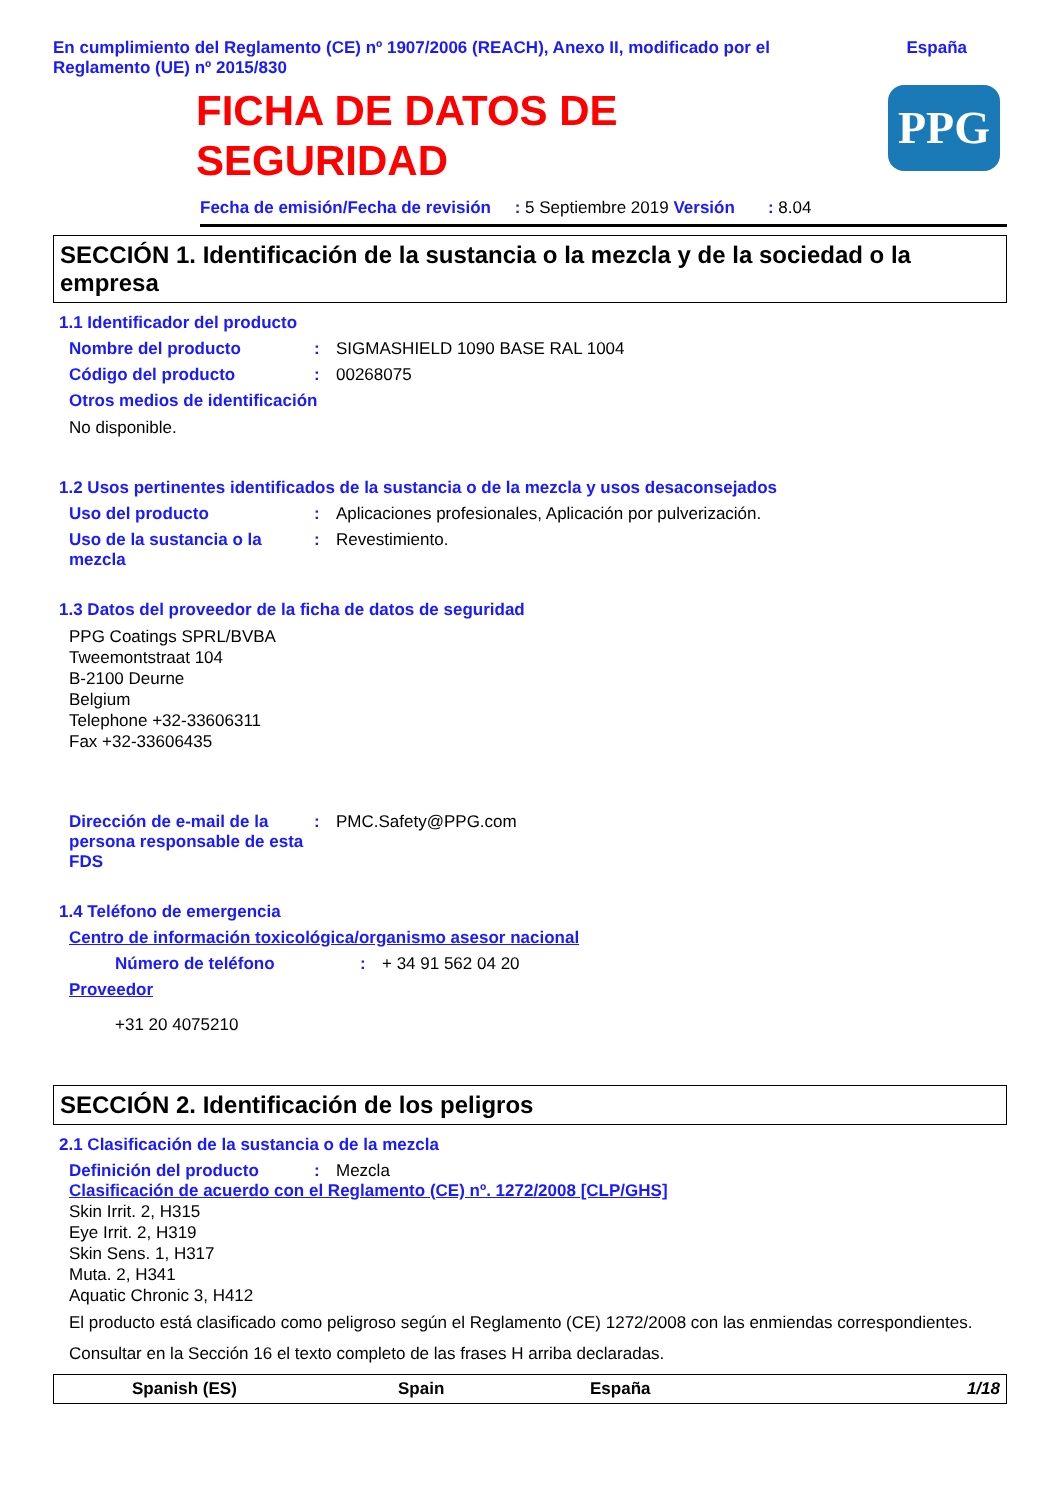En cumplimiento del Reglamento (CE) nº 1907/2006 (REACH), Anexo II, modificado por el Reglamento (UE) nº 2015/830
España
FICHA DE DATOS DE SEGURIDAD
PPG
Fecha de emisión/Fecha de revisión : 5 Septiembre 2019 Versión : 8.04
SECCIÓN 1. Identificación de la sustancia o la mezcla y de la sociedad o la empresa
1.1 Identificador del producto
Nombre del producto : SIGMASHIELD 1090 BASE RAL 1004
Código del producto : 00268075
Otros medios de identificación
No disponible.
1.2 Usos pertinentes identificados de la sustancia o de la mezcla y usos desaconsejados
Uso del producto : Aplicaciones profesionales, Aplicación por pulverización.
Uso de la sustancia o la mezcla
: Revestimiento.
1.3 Datos del proveedor de la ficha de datos de seguridad
PPG Coatings SPRL/BVBA
Tweemontstraat 104
B-2100 Deurne
Belgium
Telephone +32-33606311
Fax +32-33606435
Dirección de e-mail de la persona responsable de esta FDS
: PMC.Safety@PPG.com
1.4 Teléfono de emergencia
Centro de información toxicológica/organismo asesor nacional
Número de teléfono : + 34 91 562 04 20
Proveedor
+31 20 4075210
SECCIÓN 2. Identificación de los peligros
2.1 Clasificación de la sustancia o de la mezcla
Definición del producto : Mezcla
Clasificación de acuerdo con el Reglamento (CE) nº. 1272/2008 [CLP/GHS]
Skin Irrit. 2, H315
Eye Irrit. 2, H319
Skin Sens. 1, H317
Muta. 2, H341
Aquatic Chronic 3, H412
El producto está clasificado como peligroso según el Reglamento (CE) 1272/2008 con las enmiendas correspondientes.
Consultar en la Sección 16 el texto completo de las frases H arriba declaradas.
Spanish (ES) Spain España 1/18